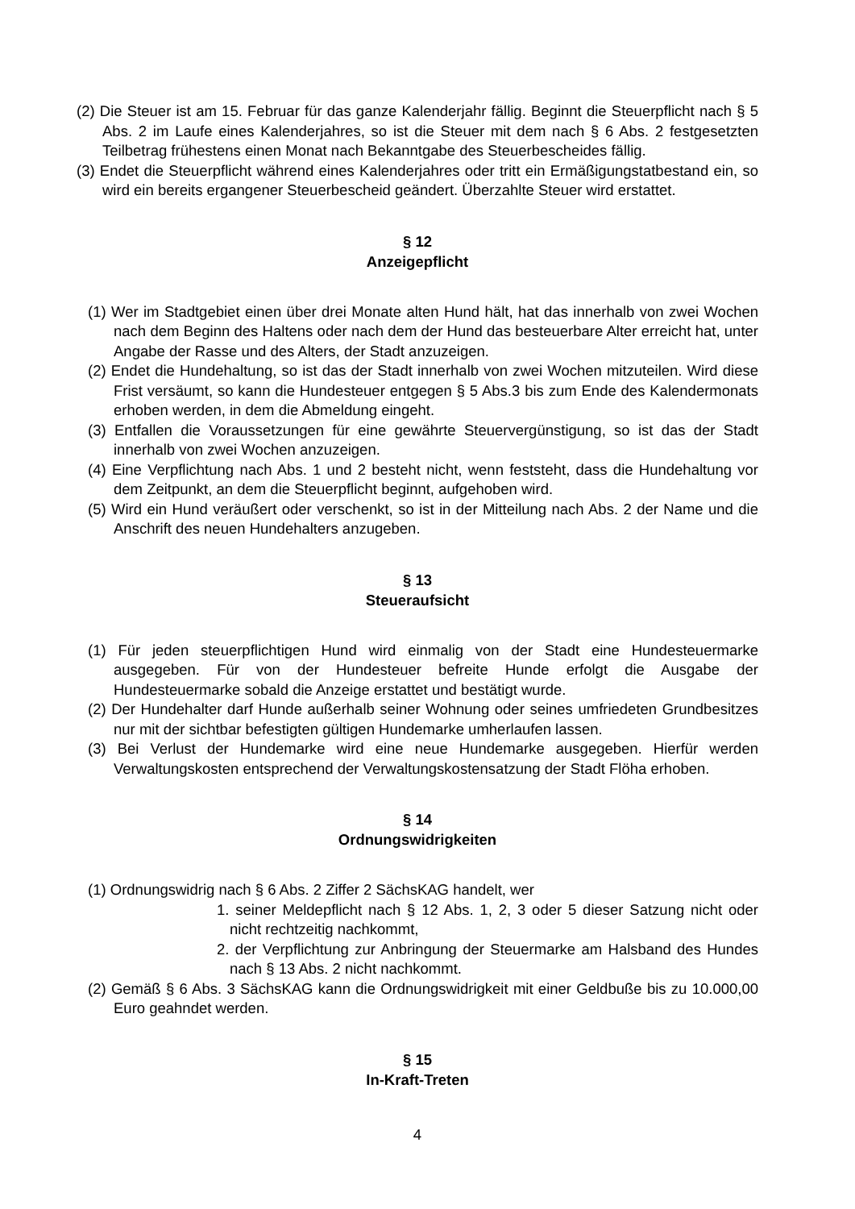(2) Die Steuer ist am 15. Februar für das ganze Kalenderjahr fällig. Beginnt die Steuerpflicht nach § 5 Abs. 2 im Laufe eines Kalenderjahres, so ist die Steuer mit dem nach § 6 Abs. 2 festgesetzten Teilbetrag frühestens einen Monat nach Bekanntgabe des Steuerbescheides fällig.
(3) Endet die Steuerpflicht während eines Kalenderjahres oder tritt ein Ermäßigungstatbestand ein, so wird ein bereits ergangener Steuerbescheid geändert. Überzahlte Steuer wird erstattet.
§ 12
Anzeigepflicht
(1) Wer im Stadtgebiet einen über drei Monate alten Hund hält, hat das innerhalb von zwei Wochen nach dem Beginn des Haltens oder nach dem der Hund das besteuerbare Alter erreicht hat, unter Angabe der Rasse und des Alters, der Stadt anzuzeigen.
(2) Endet die Hundehaltung, so ist das der Stadt innerhalb von zwei Wochen mitzuteilen. Wird diese Frist versäumt, so kann die Hundesteuer entgegen § 5 Abs.3 bis zum Ende des Kalendermonats erhoben werden, in dem die Abmeldung eingeht.
(3) Entfallen die Voraussetzungen für eine gewährte Steuervergünstigung, so ist das der Stadt innerhalb von zwei Wochen anzuzeigen.
(4) Eine Verpflichtung nach Abs. 1 und 2 besteht nicht, wenn feststeht, dass die Hundehaltung vor dem Zeitpunkt, an dem die Steuerpflicht beginnt, aufgehoben wird.
(5) Wird ein Hund veräußert oder verschenkt, so ist in der Mitteilung nach Abs. 2 der Name und die Anschrift des neuen Hundehalters anzugeben.
§ 13
Steueraufsicht
(1) Für jeden steuerpflichtigen Hund wird einmalig von der Stadt eine Hundesteuermarke ausgegeben. Für von der Hundesteuer befreite Hunde erfolgt die Ausgabe der Hundesteuermarke sobald die Anzeige erstattet und bestätigt wurde.
(2) Der Hundehalter darf Hunde außerhalb seiner Wohnung oder seines umfriedeten Grundbesitzes nur mit der sichtbar befestigten gültigen Hundemarke umherlaufen lassen.
(3) Bei Verlust der Hundemarke wird eine neue Hundemarke ausgegeben. Hierfür werden Verwaltungskosten entsprechend der Verwaltungskostensatzung der Stadt Flöha erhoben.
§ 14
Ordnungswidrigkeiten
(1) Ordnungswidrig nach § 6 Abs. 2 Ziffer 2 SächsKAG handelt, wer
1. seiner Meldepflicht nach § 12 Abs. 1, 2, 3 oder 5 dieser Satzung nicht oder nicht rechtzeitig nachkommt,
2. der Verpflichtung zur Anbringung der Steuermarke am Halsband des Hundes nach § 13 Abs. 2 nicht nachkommt.
(2) Gemäß § 6 Abs. 3 SächsKAG kann die Ordnungswidrigkeit mit einer Geldbuße bis zu 10.000,00 Euro geahndet werden.
§ 15
In-Kraft-Treten
4